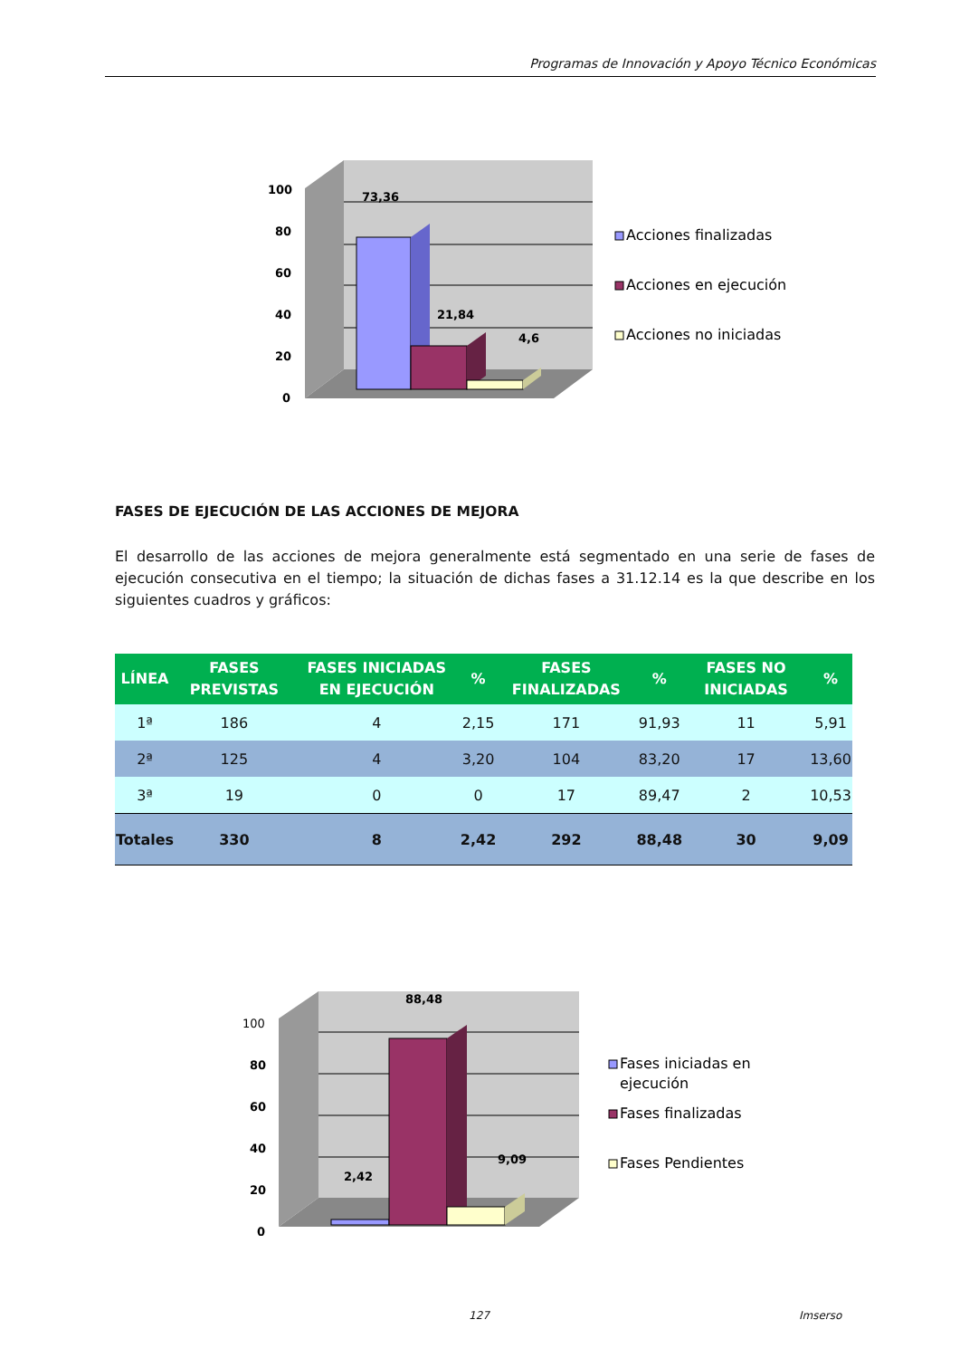Programas de Innovación y Apoyo Técnico Económicas
100
80
60
40
20
0
73,36
21,84
4,6
Acciones finalizadas
Acciones en ejecución
Acciones no iniciadas
FASES DE EJECUCIÓN DE LAS ACCIONES DE MEJORA
El desarrollo de las acciones de mejora generalmente está segmentado en una serie de fases de ejecución consecutiva en el tiempo; la situación de dichas fases a 31.12.14 es la que describe en los siguientes cuadros y gráficos:
| LÍNEA | FASES PREVISTAS | FASES INICIADAS EN EJECUCIÓN | % | FASES FINALIZADAS | % | FASES NO INICIADAS | % |
| --- | --- | --- | --- | --- | --- | --- | --- |
| 1ª | 186 | 4 | 2,15 | 171 | 91,93 | 11 | 5,91 |
| 2ª | 125 | 4 | 3,20 | 104 | 83,20 | 17 | 13,60 |
| 3ª | 19 | 0 | 0 | 17 | 89,47 | 2 | 10,53 |
| Totales | 330 | 8 | 2,42 | 292 | 88,48 | 30 | 9,09 |
100
80
60
40
20
0
88,48
2,42
9,09
Fases iniciadas en
ejecución
Fases finalizadas
Fases Pendientes
127 Imserso